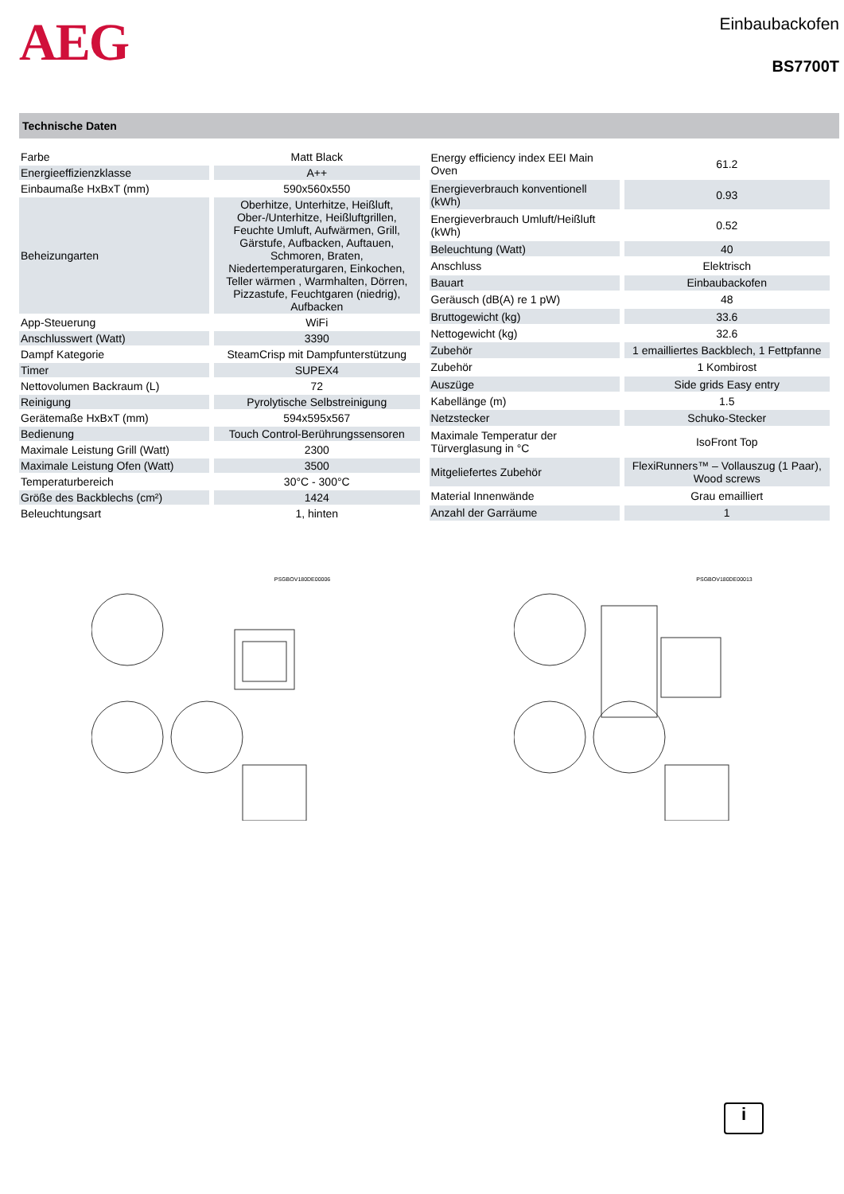AEG
Einbaubackofen
BS7700T
Technische Daten
| Farbe | Matt Black |
| Energieeffizienzklasse | A++ |
| Einbaumaße HxBxT (mm) | 590x560x550 |
| Beheizungarten | Oberhitze, Unterhitze, Heißluft, Ober-/Unterhitze, Heißluftgrillen, Feuchte Umluft, Aufwärmen, Grill, Gärstufe, Aufbacken, Auftauen, Schmoren, Braten, Niedertemperaturgaren, Einkochen, Teller wärmen , Warmhalten, Dörren, Pizzastufe, Feuchtgaren (niedrig), Aufbacken |
| App-Steuerung | WiFi |
| Anschlusswert (Watt) | 3390 |
| Dampf Kategorie | SteamCrisp mit Dampfunterstützung |
| Timer | SUPEX4 |
| Nettovolumen Backraum (L) | 72 |
| Reinigung | Pyrolytische Selbstreinigung |
| Gerätemaße HxBxT (mm) | 594x595x567 |
| Bedienung | Touch Control-Berührungssensoren |
| Maximale Leistung Grill (Watt) | 2300 |
| Maximale Leistung Ofen (Watt) | 3500 |
| Temperaturbereich | 30°C - 300°C |
| Größe des Backblechs (cm²) | 1424 |
| Beleuchtungsart | 1, hinten |
| Energy efficiency index EEI Main Oven | 61.2 |
| Energieverbrauch konventionell (kWh) | 0.93 |
| Energieverbrauch Umluft/Heißluft (kWh) | 0.52 |
| Beleuchtung (Watt) | 40 |
| Anschluss | Elektrisch |
| Bauart | Einbaubackofen |
| Geräusch (dB(A) re 1 pW) | 48 |
| Bruttogewicht (kg) | 33.6 |
| Nettogewicht (kg) | 32.6 |
| Zubehör | 1 emailliertes Backblech, 1 Fettpfanne |
| Zubehör | 1 Kombirost |
| Auszüge | Side grids Easy entry |
| Kabellänge (m) | 1.5 |
| Netzstecker | Schuko-Stecker |
| Maximale Temperatur der Türverglasung in °C | IsoFront Top |
| Mitgeliefertes Zubehör | FlexiRunners™ – Vollauszug (1 Paar), Wood screws |
| Material Innenwände | Grau emailliert |
| Anzahl der Garräume | 1 |
PSGBOV180DE00006 PSGBOV180DE00013
i